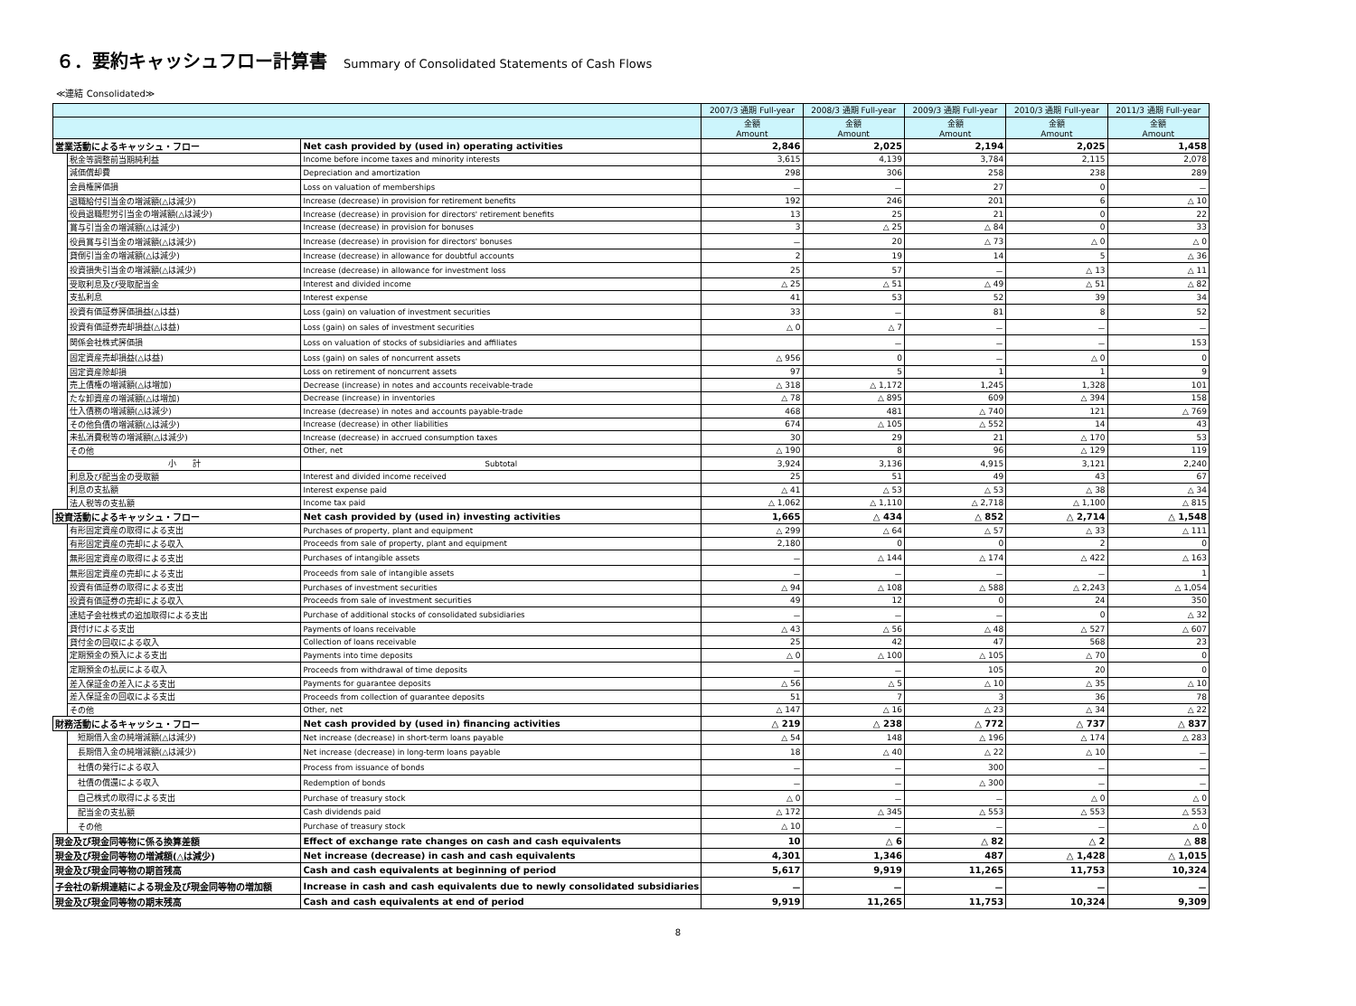６．要約キャッシュフロー計算書 Summary of Consolidated Statements of Cash Flows
≪連結 Consolidated≫
| | | | 2007/3 通期 Full-year | 2008/3 通期 Full-year | 2009/3 通期 Full-year | 2010/3 通期 Full-year | 2011/3 通期 Full-year |
| --- | --- | --- | --- | --- | --- | --- | --- |
| | | | 金額 Amount | 金額 Amount | 金額 Amount | 金額 Amount | 金額 Amount |
| 営業活動によるキャッシュ・フロー | | Net cash provided by (used in) operating activities | 2,846 | 2,025 | 2,194 | 2,025 | 1,458 |
| | 税金等調整前当期純利益 | Income before income taxes and minority interests | 3,615 | 4,139 | 3,784 | 2,115 | 2,078 |
| | 減価償却費 | Depreciation and amortization | 298 | 306 | 258 | 238 | 289 |
| | 会員権評価損 | Loss on valuation of memberships | － | － | 27 | 0 | － |
| | 退職給付引当金の増減額(△は減少) | Increase (decrease) in provision for retirement benefits | 192 | 246 | 201 | 6 | △ 10 |
| | 役員退職慰労引当金の増減額(△は減少) | Increase (decrease) in provision for directors' retirement benefits | 13 | 25 | 21 | 0 | 22 |
| | 賞与引当金の増減額(△は減少) | Increase (decrease) in provision for bonuses | 3 | △ 25 | △ 84 | 0 | 33 |
| | 役員賞与引当金の増減額(△は減少) | Increase (decrease) in provision for directors' bonuses | － | 20 | △ 73 | △ 0 | △ 0 |
| | 貸倒引当金の増減額(△は減少) | Increase (decrease) in allowance for doubtful accounts | 2 | 19 | 14 | 5 | △ 36 |
| | 投資損失引当金の増減額(△は減少) | Increase (decrease) in allowance for investment loss | 25 | 57 | － | △ 13 | △ 11 |
| | 受取利息及び受取配当金 | Interest and divided income | △ 25 | △ 51 | △ 49 | △ 51 | △ 82 |
| | 支払利息 | Interest expense | 41 | 53 | 52 | 39 | 34 |
| | 投資有価証券評価損益(△は益) | Loss (gain) on valuation of investment securities | 33 | － | 81 | 8 | 52 |
| | 投資有価証券売却損益(△は益) | Loss (gain) on sales of investment securities | △ 0 | △ 7 | － | － | － |
| | 関係会社株式評価損 | Loss on valuation of stocks of subsidiaries and affiliates | | － | － | － | 153 |
| | 固定資産売却損益(△は益) | Loss (gain) on sales of noncurrent assets | △ 956 | 0 | － | △ 0 | 0 |
| | 固定資産除却損 | Loss on retirement of noncurrent assets | 97 | 5 | 1 | 1 | 9 |
| | 売上債権の増減額(△は増加) | Decrease (increase) in notes and accounts receivable-trade | △ 318 | △ 1,172 | 1,245 | 1,328 | 101 |
| | たな卸資産の増減額(△は増加) | Decrease (increase) in inventories | △ 78 | △ 895 | 609 | △ 394 | 158 |
| | 仕入債務の増減額(△は減少) | Increase (decrease) in notes and accounts payable-trade | 468 | 481 | △ 740 | 121 | △ 769 |
| | その他負債の増減額(△は減少) | Increase (decrease) in other liabilities | 674 | △ 105 | △ 552 | 14 | 43 |
| | 未払消費税等の増減額(△は減少) | Increase (decrease) in accrued consumption taxes | 30 | 29 | 21 | △ 170 | 53 |
| | その他 | Other, net | △ 190 | 8 | 96 | △ 129 | 119 |
| | 小 計 | Subtotal | 3,924 | 3,136 | 4,915 | 3,121 | 2,240 |
| | 利息及び配当金の受取額 | Interest and divided income received | 25 | 51 | 49 | 43 | 67 |
| | 利息の支払額 | Interest expense paid | △ 41 | △ 53 | △ 53 | △ 38 | △ 34 |
| | 法人税等の支払額 | Income tax paid | △ 1,062 | △ 1,110 | △ 2,718 | △ 1,100 | △ 815 |
| 投資活動によるキャッシュ・フロー | | Net cash provided by (used in) investing activities | 1,665 | △ 434 | △ 852 | △ 2,714 | △ 1,548 |
| | 有形固定資産の取得による支出 | Purchases of property, plant and equipment | △ 299 | △ 64 | △ 57 | △ 33 | △ 111 |
| | 有形固定資産の売却による収入 | Proceeds from sale of property, plant and equipment | 2,180 | 0 | 0 | 2 | 0 |
| | 無形固定資産の取得による支出 | Purchases of intangible assets | － | △ 144 | △ 174 | △ 422 | △ 163 |
| | 無形固定資産の売却による支出 | Proceeds from sale of intangible assets | － | － | － | － | 1 |
| | 投資有価証券の取得による支出 | Purchases of investment securities | △ 94 | △ 108 | △ 588 | △ 2,243 | △ 1,054 |
| | 投資有価証券の売却による収入 | Proceeds from sale of investment securities | 49 | 12 | 0 | 24 | 350 |
| | 連結子会社株式の追加取得による支出 | Purchase of additional stocks of consolidated subsidiaries | － | － | － | 0 | △ 32 |
| | 貸付けによる支出 | Payments of loans receivable | △ 43 | △ 56 | △ 48 | △ 527 | △ 607 |
| | 貸付金の回収による収入 | Collection of loans receivable | 25 | 42 | 47 | 568 | 23 |
| | 定期預金の預入による支出 | Payments into time deposits | △ 0 | △ 100 | △ 105 | △ 70 | 0 |
| | 定期預金の払戻による収入 | Proceeds from withdrawal of time deposits | － | － | 105 | 20 | 0 |
| | 差入保証金の差入による支出 | Payments for guarantee deposits | △ 56 | △ 5 | △ 10 | △ 35 | △ 10 |
| | 差入保証金の回収による支出 | Proceeds from collection of guarantee deposits | 51 | 7 | 3 | 36 | 78 |
| | その他 | Other, net | △ 147 | △ 16 | △ 23 | △ 34 | △ 22 |
| 財務活動によるキャッシュ・フロー | | Net cash provided by (used in) financing activities | △ 219 | △ 238 | △ 772 | △ 737 | △ 837 |
| | 短期借入金の純増減額(△は減少) | Net increase (decrease) in short-term loans payable | △ 54 | 148 | △ 196 | △ 174 | △ 283 |
| | 長期借入金の純増減額(△は減少) | Net increase (decrease) in long-term loans payable | 18 | △ 40 | △ 22 | △ 10 | － |
| | 社債の発行による収入 | Process from issuance of bonds | － | － | 300 | － | － |
| | 社債の償還による収入 | Redemption of bonds | － | － | △ 300 | － | － |
| | 自己株式の取得による支出 | Purchase of treasury stock | △ 0 | － | － | △ 0 | △ 0 |
| | 配当金の支払額 | Cash dividends paid | △ 172 | △ 345 | △ 553 | △ 553 | △ 553 |
| | その他 | Purchase of treasury stock | △ 10 | － | － | － | △ 0 |
| 現金及び現金同等物に係る換算差額 | | Effect of exchange rate changes on cash and cash equivalents | 10 | △ 6 | △ 82 | △ 2 | △ 88 |
| 現金及び現金同等物の増減額(△は減少) | | Net increase (decrease) in cash and cash equivalents | 4,301 | 1,346 | 487 | △ 1,428 | △ 1,015 |
| 現金及び現金同等物の期首残高 | | Cash and cash equivalents at beginning of period | 5,617 | 9,919 | 11,265 | 11,753 | 10,324 |
| 子会社の新規連結による現金及び現金同等物の増加額 | | Increase in cash and cash equivalents due to newly consolidated subsidiaries | － | － | － | － | － |
| 現金及び現金同等物の期末残高 | | Cash and cash equivalents at end of period | 9,919 | 11,265 | 11,753 | 10,324 | 9,309 |
8